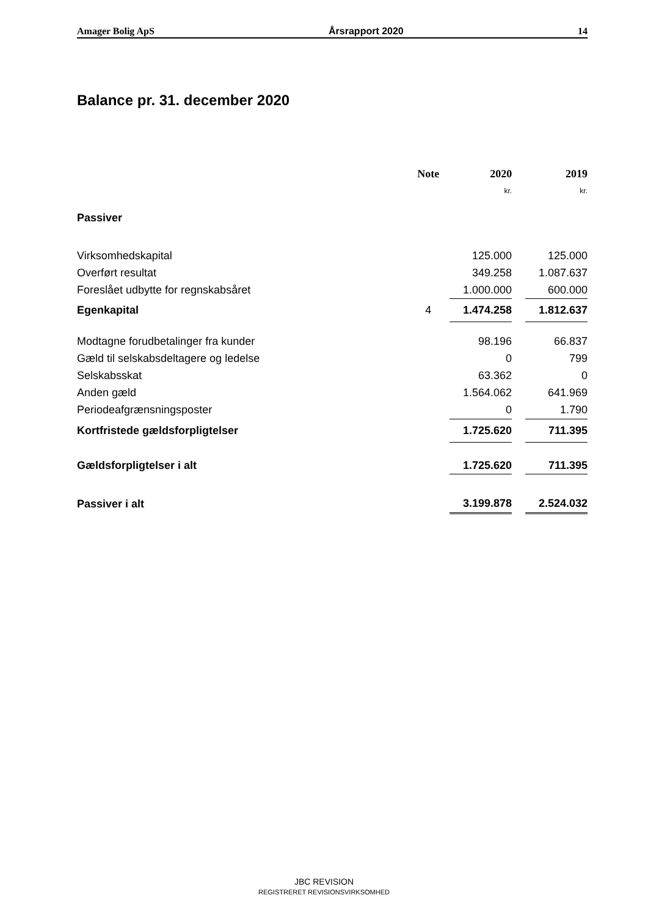Amager Bolig ApS Årsrapport 2020 14
Balance pr. 31. december 2020
| | Note | 2020 | | 2019 |
| --- | --- | --- | --- | --- |
| | | kr. | | kr. |
| Passiver | | | | |
| Virksomhedskapital | | 125.000 | | 125.000 |
| Overført resultat | | 349.258 | | 1.087.637 |
| Foreslået udbytte for regnskabsåret | | 1.000.000 | | 600.000 |
| Egenkapital | 4 | 1.474.258 | | 1.812.637 |
| Modtagne forudbetalinger fra kunder | | 98.196 | | 66.837 |
| Gæld til selskabsdeltagere og ledelse | | 0 | | 799 |
| Selskabsskat | | 63.362 | | 0 |
| Anden gæld | | 1.564.062 | | 641.969 |
| Periodeafgrænsningsposter | | 0 | | 1.790 |
| Kortfristede gældsforpligtelser | | 1.725.620 | | 711.395 |
| Gældsforpligtelser i alt | | 1.725.620 | | 711.395 |
| Passiver i alt | | 3.199.878 | | 2.524.032 |
JBC REVISION
REGISTRERET REVISIONSVIRKSOMHED